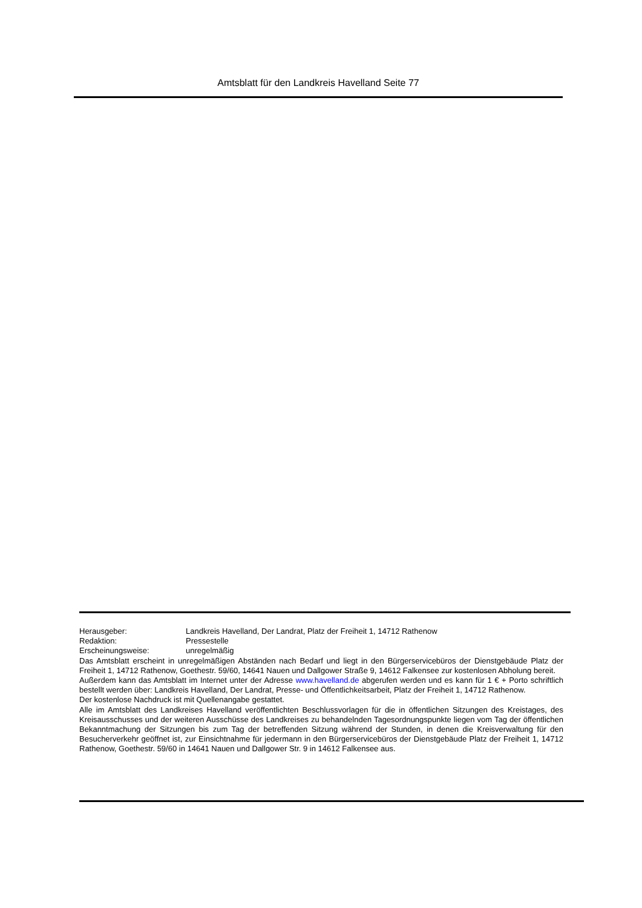Amtsblatt für den Landkreis Havelland Seite 77
Herausgeber: Landkreis Havelland, Der Landrat, Platz der Freiheit 1, 14712 Rathenow
Redaktion: Pressestelle
Erscheinungsweise: unregelmäßig
Das Amtsblatt erscheint in unregelmäßigen Abständen nach Bedarf und liegt in den Bürgerservicebüros der Dienstgebäude Platz der Freiheit 1, 14712 Rathenow, Goethestr. 59/60, 14641 Nauen und Dallgower Straße 9, 14612 Falkensee zur kostenlosen Abholung bereit.
Außerdem kann das Amtsblatt im Internet unter der Adresse www.havelland.de abgerufen werden und es kann für 1 € + Porto schriftlich bestellt werden über: Landkreis Havelland, Der Landrat, Presse- und Öffentlichkeitsarbeit, Platz der Freiheit 1, 14712 Rathenow.
Der kostenlose Nachdruck ist mit Quellenangabe gestattet.
Alle im Amtsblatt des Landkreises Havelland veröffentlichten Beschlussvorlagen für die in öffentlichen Sitzungen des Kreistages, des Kreisausschusses und der weiteren Ausschüsse des Landkreises zu behandelnden Tagesordnungspunkte liegen vom Tag der öffentlichen Bekanntmachung der Sitzungen bis zum Tag der betreffenden Sitzung während der Stunden, in denen die Kreisverwaltung für den Besucherverkehr geöffnet ist, zur Einsichtnahme für jedermann in den Bürgerservicebüros der Dienstgebäude Platz der Freiheit 1, 14712 Rathenow, Goethestr. 59/60 in 14641 Nauen und Dallgower Str. 9 in 14612 Falkensee aus.